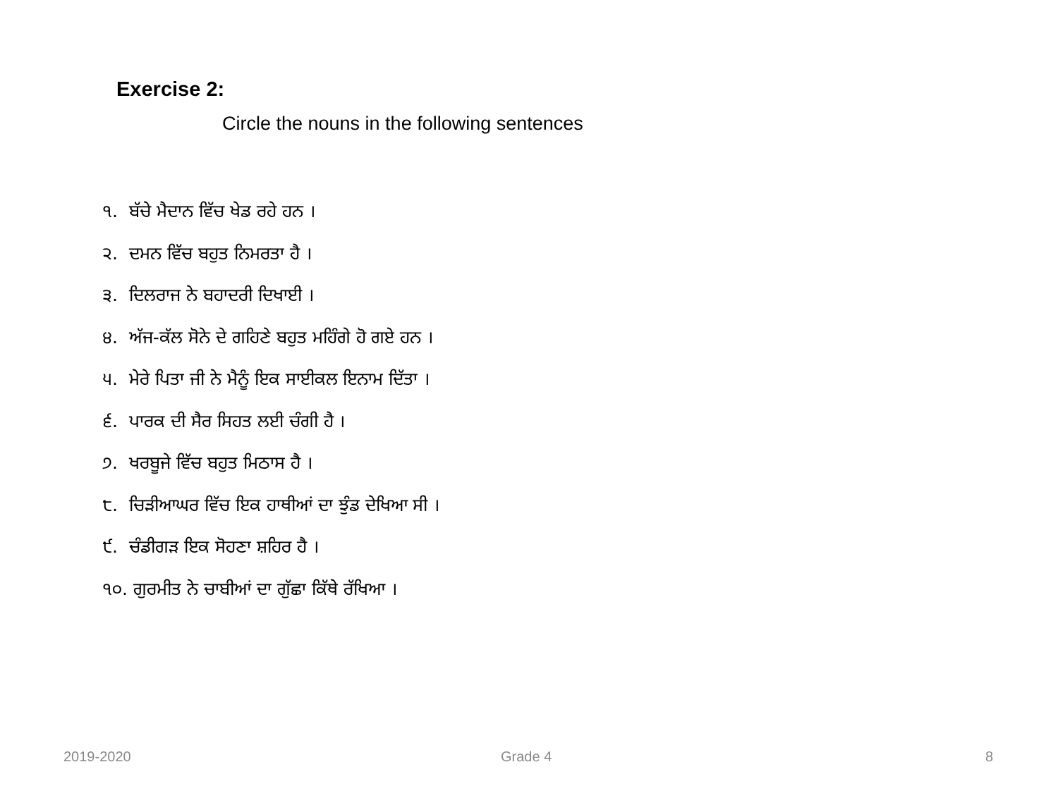Exercise 2:
Circle the nouns in the following sentences
੧. ਬੱਚੇ ਮੈਦਾਨ ਵਿੱਚ ਖੇਡ ਰਹੇ ਹਨ ।
੨. ਦਮਨ ਵਿੱਚ ਬਹੁਤ ਨਿਮਰਤਾ ਹੈ ।
੩. ਦਿਲਰਾਜ ਨੇ ਬਹਾਦਰੀ ਦਿਖਾਈ ।
੪. ਅੱਜ-ਕੱਲ ਸੋਨੇ ਦੇ ਗਹਿਣੇ ਬਹੁਤ ਮਹਿੰਗੇ ਹੋ ਗਏ ਹਨ ।
੫. ਮੇਰੇ ਪਿਤਾ ਜੀ ਨੇ ਮੈਨੂੰ ਇਕ ਸਾਈਕਲ ਇਨਾਮ ਦਿੱਤਾ ।
੬. ਪਾਰਕ ਦੀ ਸੈਰ ਸਿਹਤ ਲਈ ਚੰਗੀ ਹੈ ।
੭. ਖਰਬੂਜੇ ਵਿੱਚ ਬਹੁਤ ਮਿਠਾਸ ਹੈ ।
੮. ਚਿੜੀਆਘਰ ਵਿੱਚ ਇਕ ਹਾਥੀਆਂ ਦਾ ਝੁੰਡ ਦੇਖਿਆ ਸੀ ।
੯. ਚੰਡੀਗੜ ਇਕ ਸੋਹਣਾ ਸ਼ਹਿਰ ਹੈ ।
੧੦. ਗੁਰਮੀਤ ਨੇ ਚਾਬੀਆਂ ਦਾ ਗੁੱਛਾ ਕਿੱਥੇ ਰੱਖਿਆ ।
2019-2020 Grade 4 8